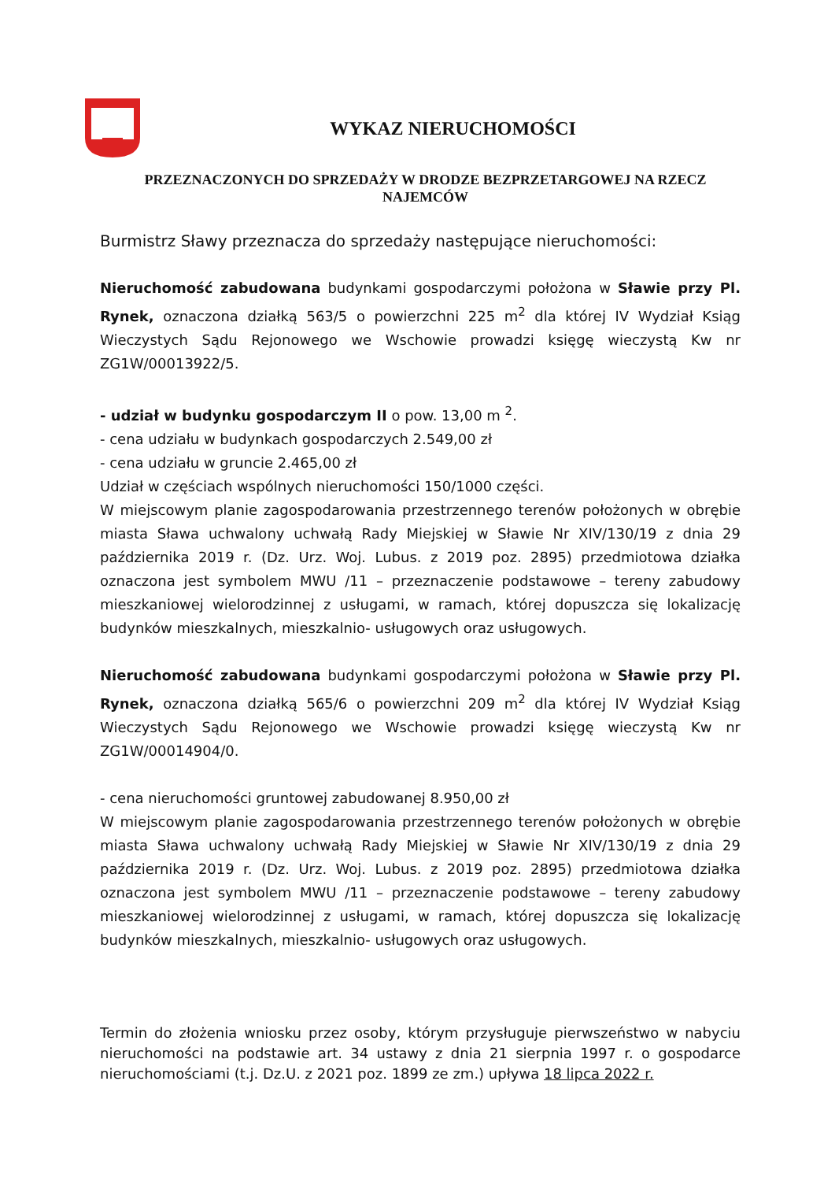WYKAZ NIERUCHOMOŚCI
PRZEZNACZONYCH DO SPRZEDAŻY W DRODZE BEZPRZETARGOWEJ NA RZECZ NAJEMCÓW
Burmistrz Sławy przeznacza do sprzedaży następujące nieruchomości:
Nieruchomość zabudowana budynkami gospodarczymi położona w Sławie przy Pl. Rynek, oznaczona działką 563/5 o powierzchni 225 m<sup>2</sup> dla której IV Wydział Ksiąg Wieczystych Sądu Rejonowego we Wschowie prowadzi księgę wieczystą Kw nr ZG1W/00013922/5.
- udział w budynku gospodarczym II o pow. 13,00 m <sup>2</sup>.
- cena udziału w budynkach gospodarczych 2.549,00 zł
- cena udziału w gruncie 2.465,00 zł
Udział w częściach wspólnych nieruchomości 150/1000 części.
W miejscowym planie zagospodarowania przestrzennego terenów położonych w obrębie miasta Sława uchwalony uchwałą Rady Miejskiej w Sławie Nr XIV/130/19 z dnia 29 października 2019 r. (Dz. Urz. Woj. Lubus. z 2019 poz. 2895) przedmiotowa działka oznaczona jest symbolem MWU /11 – przeznaczenie podstawowe – tereny zabudowy mieszkaniowej wielorodzinnej z usługami, w ramach, której dopuszcza się lokalizację budynków mieszkalnych, mieszkalnio- usługowych oraz usługowych.
Nieruchomość zabudowana budynkami gospodarczymi położona w Sławie przy Pl. Rynek, oznaczona działką 565/6 o powierzchni 209 m<sup>2</sup> dla której IV Wydział Ksiąg Wieczystych Sądu Rejonowego we Wschowie prowadzi księgę wieczystą Kw nr ZG1W/00014904/0.
- cena nieruchomości gruntowej zabudowanej 8.950,00 zł
W miejscowym planie zagospodarowania przestrzennego terenów położonych w obrębie miasta Sława uchwalony uchwałą Rady Miejskiej w Sławie Nr XIV/130/19 z dnia 29 października 2019 r. (Dz. Urz. Woj. Lubus. z 2019 poz. 2895) przedmiotowa działka oznaczona jest symbolem MWU /11 – przeznaczenie podstawowe – tereny zabudowy mieszkaniowej wielorodzinnej z usługami, w ramach, której dopuszcza się lokalizację budynków mieszkalnych, mieszkalnio- usługowych oraz usługowych.
Termin do złożenia wniosku przez osoby, którym przysługuje pierwszeństwo w nabyciu nieruchomości na podstawie art. 34 ustawy z dnia 21 sierpnia 1997 r. o gospodarce nieruchomościami (t.j. Dz.U. z 2021 poz. 1899 ze zm.) upływa 18 lipca 2022 r.